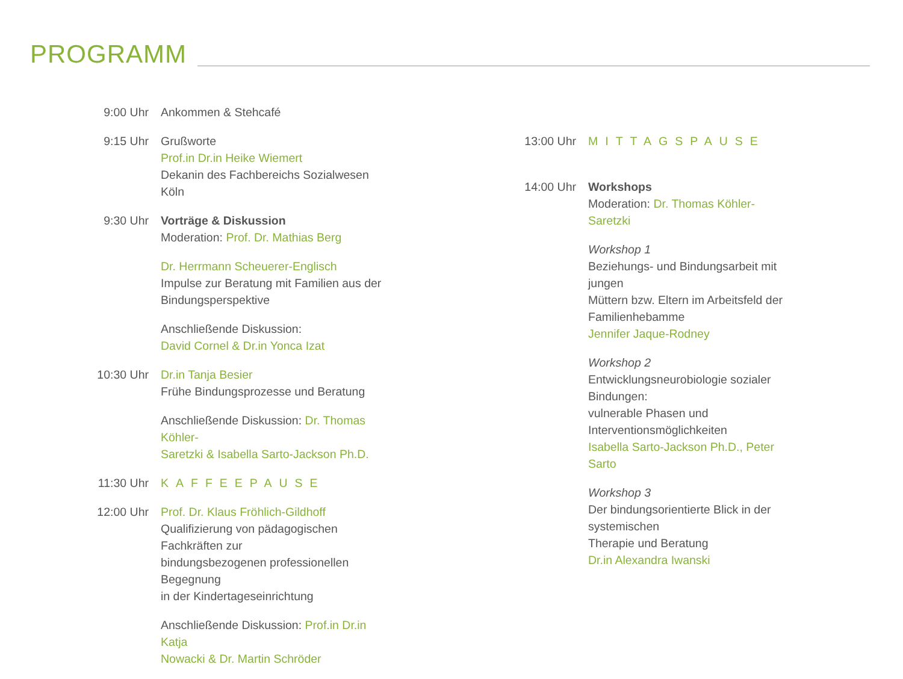PROGRAMM
9:00 Uhr Ankommen & Stehcafé
9:15 Uhr Grußworte
Prof.in Dr.in Heike Wiemert
Dekanin des Fachbereichs Sozialwesen Köln
9:30 Uhr Vorträge & Diskussion
Moderation: Prof. Dr. Mathias Berg
Dr. Herrmann Scheuerer-Englisch
Impulse zur Beratung mit Familien aus der
Bindungsperspektive
Anschließende Diskussion:
David Cornel & Dr.in Yonca Izat
10:30 Uhr Dr.in Tanja Besier
Frühe Bindungsprozesse und Beratung
Anschließende Diskussion: Dr. Thomas Köhler-
Saretzki & Isabella Sarto-Jackson Ph.D.
11:30 Uhr KAFFEEPAUSE
12:00 Uhr Prof. Dr. Klaus Fröhlich-Gildhoff
Qualifizierung von pädagogischen Fachkräften zur
bindungsbezogenen professionellen Begegnung
in der Kindertageseinrichtung
Anschließende Diskussion: Prof.in Dr.in Katja
Nowacki & Dr. Martin Schröder
13:00 Uhr MITTAGSPAUSE
14:00 Uhr Workshops
Moderation: Dr. Thomas Köhler-Saretzki
Workshop 1
Beziehungs- und Bindungsarbeit mit jungen
Müttern bzw. Eltern im Arbeitsfeld der
Familienhebamme
Jennifer Jaque-Rodney
Workshop 2
Entwicklungsneurobiologie sozialer Bindungen:
vulnerable Phasen und Interventionsmöglichkeiten
Isabella Sarto-Jackson Ph.D., Peter Sarto
Workshop 3
Der bindungsorientierte Blick in der systemischen
Therapie und Beratung
Dr.in Alexandra Iwanski